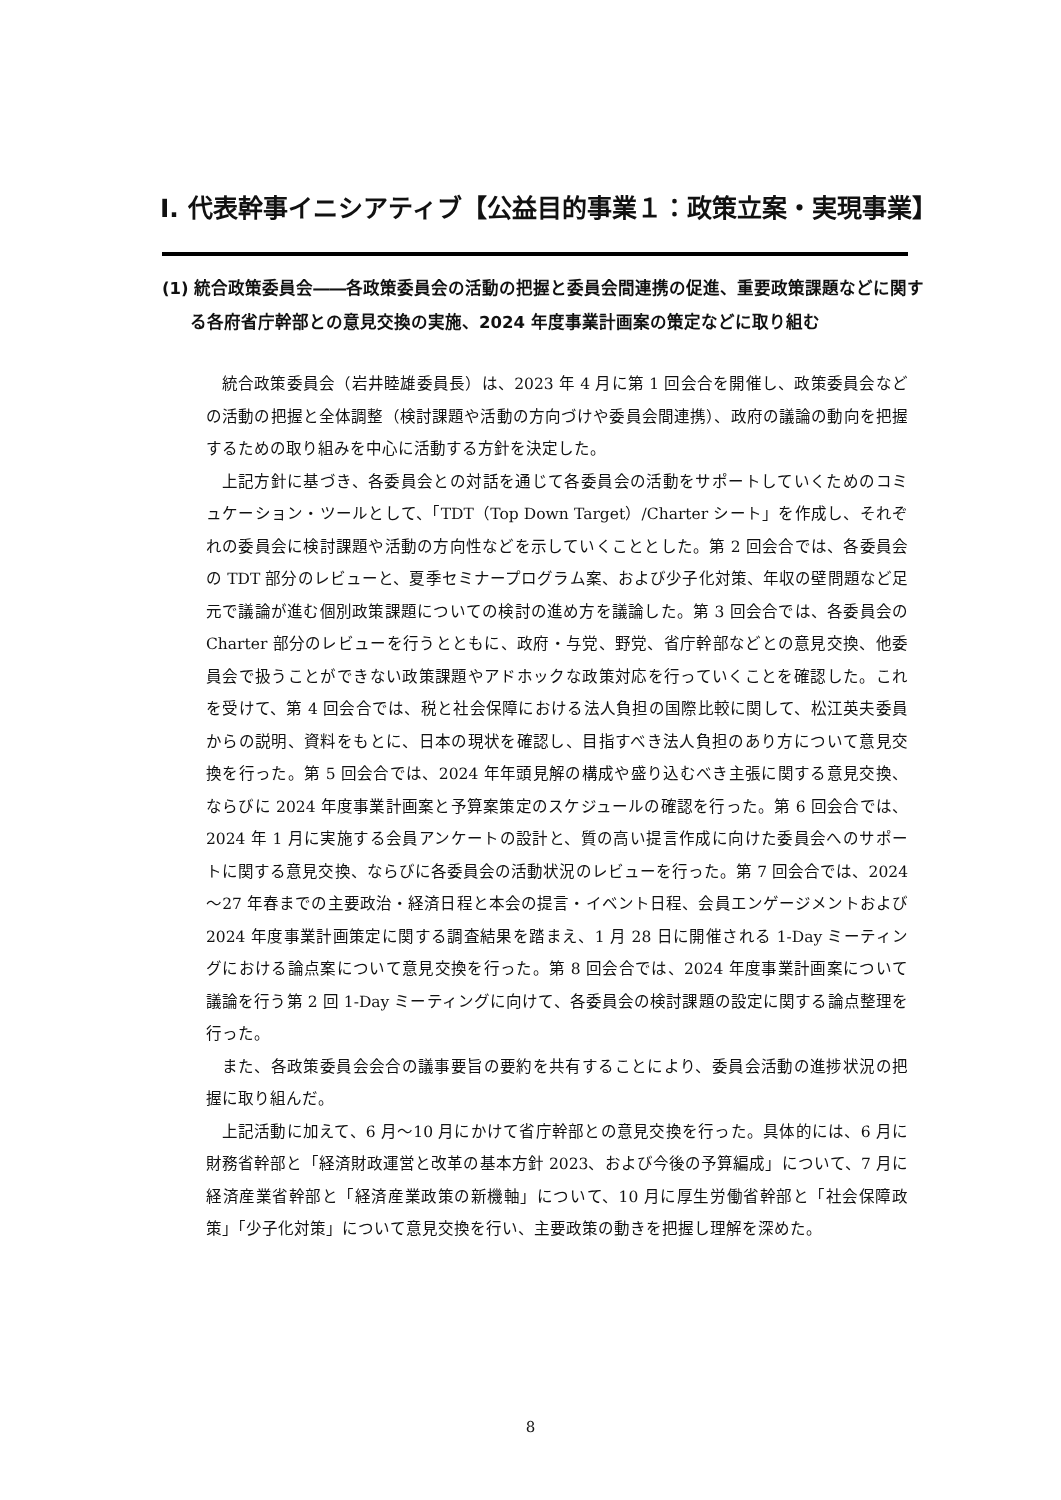Ⅰ. 代表幹事イニシアティブ【公益目的事業１：政策立案・実現事業】
(1) 統合政策委員会――各政策委員会の活動の把握と委員会間連携の促進、重要政策課題などに関する各府省庁幹部との意見交換の実施、2024 年度事業計画案の策定などに取り組む
統合政策委員会（岩井睦雄委員長）は、2023 年 4 月に第 1 回会合を開催し、政策委員会などの活動の把握と全体調整（検討課題や活動の方向づけや委員会間連携）、政府の議論の動向を把握するための取り組みを中心に活動する方針を決定した。
上記方針に基づき、各委員会との対話を通じて各委員会の活動をサポートしていくためのコミュケーション・ツールとして、「TDT（Top Down Target）/Charter シート」を作成し、それぞれの委員会に検討課題や活動の方向性などを示していくこととした。第 2 回会合では、各委員会の TDT 部分のレビューと、夏季セミナープログラム案、および少子化対策、年収の壁問題など足元で議論が進む個別政策課題についての検討の進め方を議論した。第 3 回会合では、各委員会の Charter 部分のレビューを行うとともに、政府・与党、野党、省庁幹部などとの意見交換、他委員会で扱うことができない政策課題やアドホックな政策対応を行っていくことを確認した。これを受けて、第 4 回会合では、税と社会保障における法人負担の国際比較に関して、松江英夫委員からの説明、資料をもとに、日本の現状を確認し、目指すべき法人負担のあり方について意見交換を行った。第 5 回会合では、2024 年年頭見解の構成や盛り込むべき主張に関する意見交換、ならびに 2024 年度事業計画案と予算案策定のスケジュールの確認を行った。第 6 回会合では、2024 年 1 月に実施する会員アンケートの設計と、質の高い提言作成に向けた委員会へのサポートに関する意見交換、ならびに各委員会の活動状況のレビューを行った。第 7 回会合では、2024～27 年春までの主要政治・経済日程と本会の提言・イベント日程、会員エンゲージメントおよび 2024 年度事業計画策定に関する調査結果を踏まえ、1 月 28 日に開催される 1-Day ミーティングにおける論点案について意見交換を行った。第 8 回会合では、2024 年度事業計画案について議論を行う第 2 回 1-Day ミーティングに向けて、各委員会の検討課題の設定に関する論点整理を行った。
また、各政策委員会会合の議事要旨の要約を共有することにより、委員会活動の進捗状況の把握に取り組んだ。
上記活動に加えて、6 月～10 月にかけて省庁幹部との意見交換を行った。具体的には、6 月に財務省幹部と「経済財政運営と改革の基本方針 2023、および今後の予算編成」について、7 月に経済産業省幹部と「経済産業政策の新機軸」について、10 月に厚生労働省幹部と「社会保障政策」「少子化対策」について意見交換を行い、主要政策の動きを把握し理解を深めた。
8